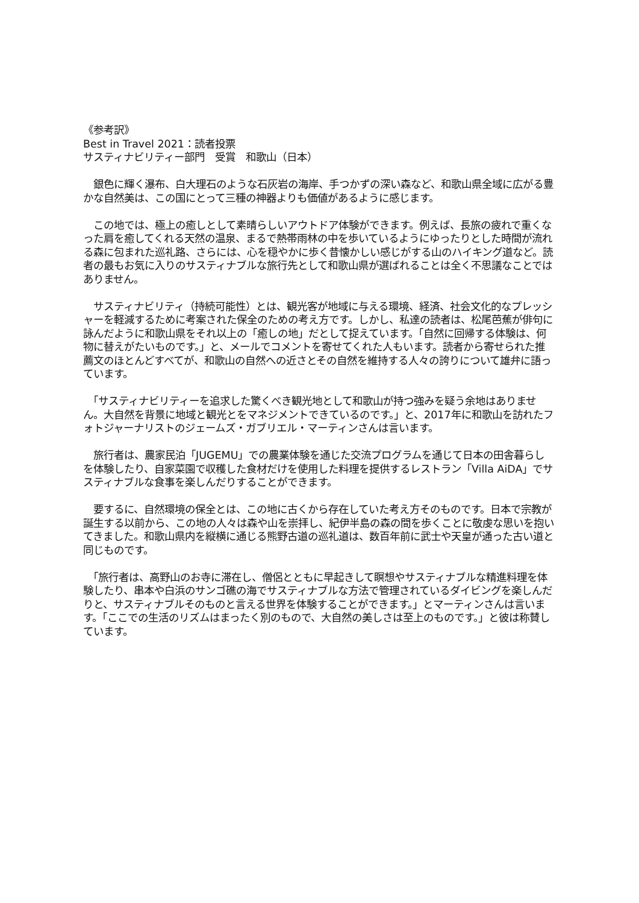《参考訳》
Best in Travel 2021：読者投票
サスティナビリティー部門　受賞　和歌山（日本）
　銀色に輝く瀑布、白大理石のような石灰岩の海岸、手つかずの深い森など、和歌山県全域に広がる豊かな自然美は、この国にとって三種の神器よりも価値があるように感じます。
　この地では、極上の癒しとして素晴らしいアウトドア体験ができます。例えば、長旅の疲れで重くなった肩を癒してくれる天然の温泉、まるで熱帯雨林の中を歩いているようにゆったりとした時間が流れる森に包まれた巡礼路、さらには、心を穏やかに歩く昔懐かしい感じがする山のハイキング道など。読者の最もお気に入りのサスティナブルな旅行先として和歌山県が選ばれることは全く不思議なことではありません。
　サスティナビリティ（持続可能性）とは、観光客が地域に与える環境、経済、社会文化的なプレッシャーを軽減するために考案された保全のための考え方です。しかし、私達の読者は、松尾芭蕉が俳句に詠んだように和歌山県をそれ以上の「癒しの地」だとして捉えています。「自然に回帰する体験は、何物に替えがたいものです。」と、メールでコメントを寄せてくれた人もいます。読者から寄せられた推薦文のほとんどすべてが、和歌山の自然への近さとその自然を維持する人々の誇りについて雄弁に語っています。
　「サスティナビリティーを追求した驚くべき観光地として和歌山が持つ強みを疑う余地はありません。大自然を背景に地域と観光とをマネジメントできているのです。」と、2017年に和歌山を訪れたフォトジャーナリストのジェームズ・ガブリエル・マーティンさんは言います。
　旅行者は、農家民泊「JUGEMU」での農業体験を通じた交流プログラムを通じて日本の田舎暮らしを体験したり、自家菜園で収穫した食材だけを使用した料理を提供するレストラン「Villa AiDA」でサスティナブルな食事を楽しんだりすることができます。
　要するに、自然環境の保全とは、この地に古くから存在していた考え方そのものです。日本で宗教が誕生する以前から、この地の人々は森や山を崇拝し、紀伊半島の森の間を歩くことに敬虔な思いを抱いてきました。和歌山県内を縦横に通じる熊野古道の巡礼道は、数百年前に武士や天皇が通った古い道と同じものです。
　「旅行者は、高野山のお寺に滞在し、僧侶とともに早起きして瞑想やサスティナブルな精進料理を体験したり、串本や白浜のサンゴ礁の海でサスティナブルな方法で管理されているダイビングを楽しんだりと、サスティナブルそのものと言える世界を体験することができます。」とマーティンさんは言います。「ここでの生活のリズムはまったく別のもので、大自然の美しさは至上のものです。」と彼は称賛しています。